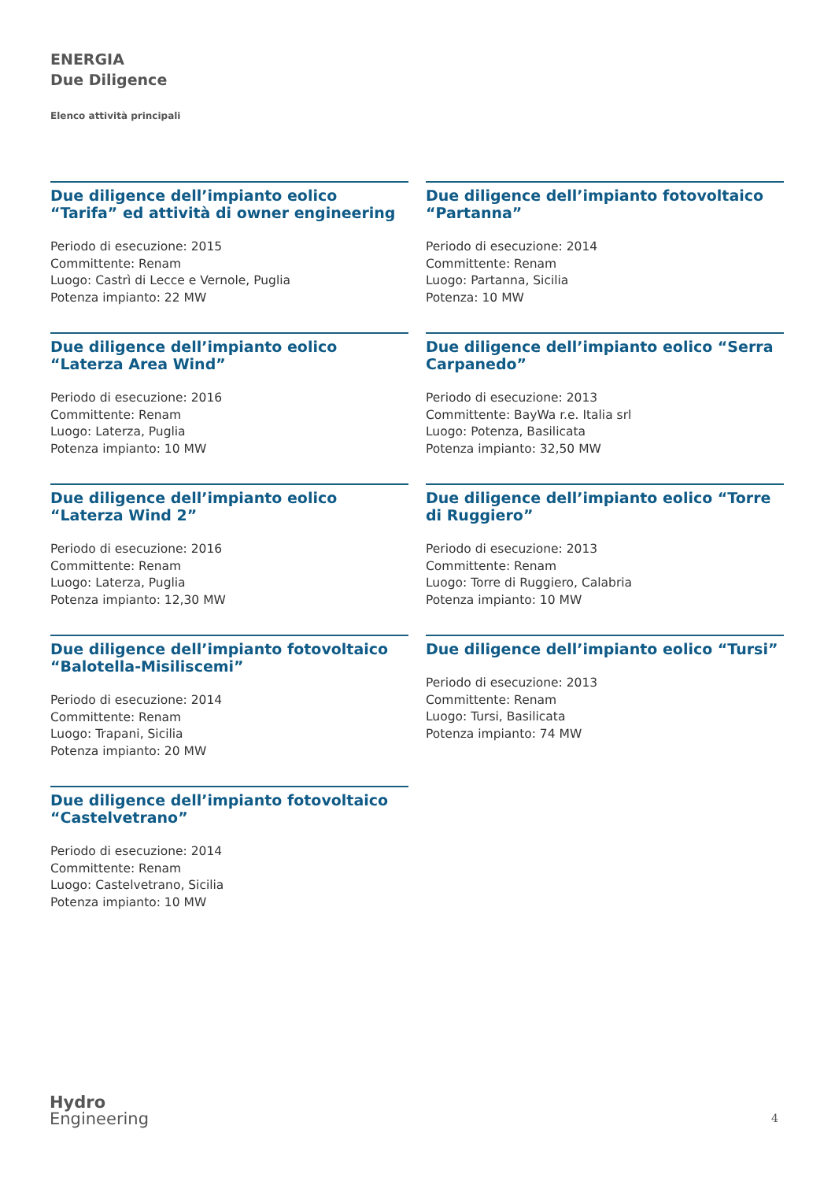ENERGIA
Due Diligence
Elenco attività principali
Due diligence dell’impianto eolico “Tarifa” ed attività di owner engineering
Periodo di esecuzione: 2015
Committente: Renam
Luogo: Castrì di Lecce e Vernole, Puglia
Potenza impianto: 22 MW
Due diligence dell’impianto eolico “Laterza Area Wind”
Periodo di esecuzione: 2016
Committente: Renam
Luogo: Laterza, Puglia
Potenza impianto: 10 MW
Due diligence dell’impianto eolico “Laterza Wind 2”
Periodo di esecuzione: 2016
Committente: Renam
Luogo: Laterza, Puglia
Potenza impianto: 12,30 MW
Due diligence dell’impianto fotovoltaico “Balotella-Misiliscemi”
Periodo di esecuzione: 2014
Committente: Renam
Luogo: Trapani, Sicilia
Potenza impianto: 20 MW
Due diligence dell’impianto fotovoltaico “Castelvetrano”
Periodo di esecuzione: 2014
Committente: Renam
Luogo: Castelvetrano, Sicilia
Potenza impianto: 10 MW
Due diligence dell’impianto fotovoltaico “Partanna”
Periodo di esecuzione: 2014
Committente: Renam
Luogo: Partanna, Sicilia
Potenza: 10 MW
Due diligence dell’impianto eolico “Serra Carpanedo”
Periodo di esecuzione: 2013
Committente: BayWa r.e. Italia srl
Luogo: Potenza, Basilicata
Potenza impianto: 32,50 MW
Due diligence dell’impianto eolico “Torre di Ruggiero”
Periodo di esecuzione: 2013
Committente: Renam
Luogo: Torre di Ruggiero, Calabria
Potenza impianto: 10 MW
Due diligence dell’impianto eolico “Tursi”
Periodo di esecuzione: 2013
Committente: Renam
Luogo: Tursi, Basilicata
Potenza impianto: 74 MW
Hydro
Engineering
4